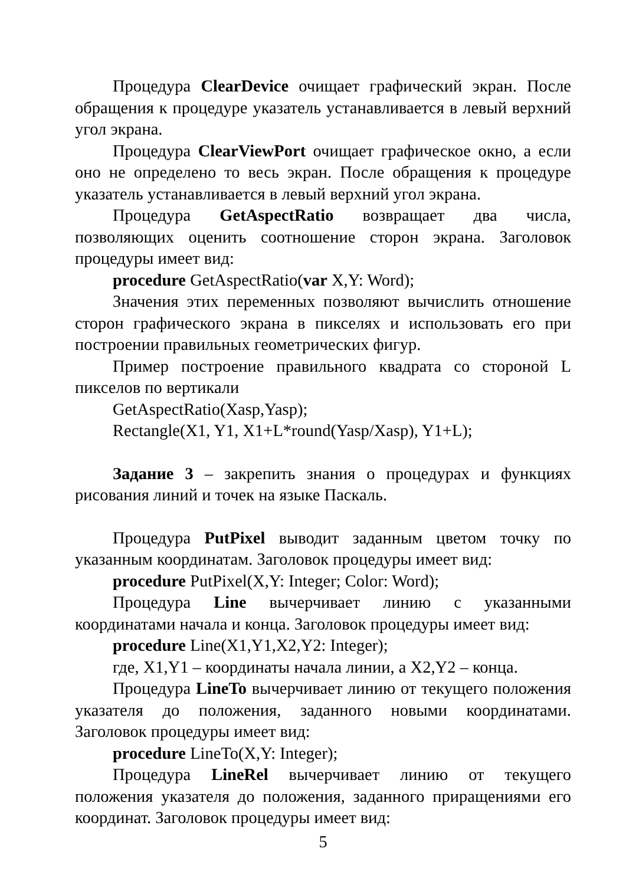Процедура ClearDevice очищает графический экран. После обращения к процедуре указатель устанавливается в левый верхний угол экрана.
Процедура ClearViewPort очищает графическое окно, а если оно не определено то весь экран. После обращения к процедуре указатель устанавливается в левый верхний угол экрана.
Процедура GetAspectRatio возвращает два числа, позволяющих оценить соотношение сторон экрана. Заголовок процедуры имеет вид:
procedure GetAspectRatio(var X,Y: Word);
Значения этих переменных позволяют вычислить отношение сторон графического экрана в пикселях и использовать его при построении правильных геометрических фигур.
Пример построение правильного квадрата со стороной L пикселов по вертикали
GetAspectRatio(Xasp,Yasp);
Rectangle(X1, Y1, X1+L*round(Yasp/Xasp), Y1+L);
Задание 3 – закрепить знания о процедурах и функциях рисования линий и точек на языке Паскаль.
Процедура PutPixel выводит заданным цветом точку по указанным координатам. Заголовок процедуры имеет вид:
procedure PutPixel(X,Y: Integer; Color: Word);
Процедура Line вычерчивает линию с указанными координатами начала и конца. Заголовок процедуры имеет вид:
procedure Line(X1,Y1,X2,Y2: Integer);
где, X1,Y1 – координаты начала линии, а X2,Y2 – конца.
Процедура LineTo вычерчивает линию от текущего положения указателя до положения, заданного новыми координатами. Заголовок процедуры имеет вид:
procedure LineTo(X,Y: Integer);
Процедура LineRel вычерчивает линию от текущего положения указателя до положения, заданного приращениями его координат. Заголовок процедуры имеет вид:
5